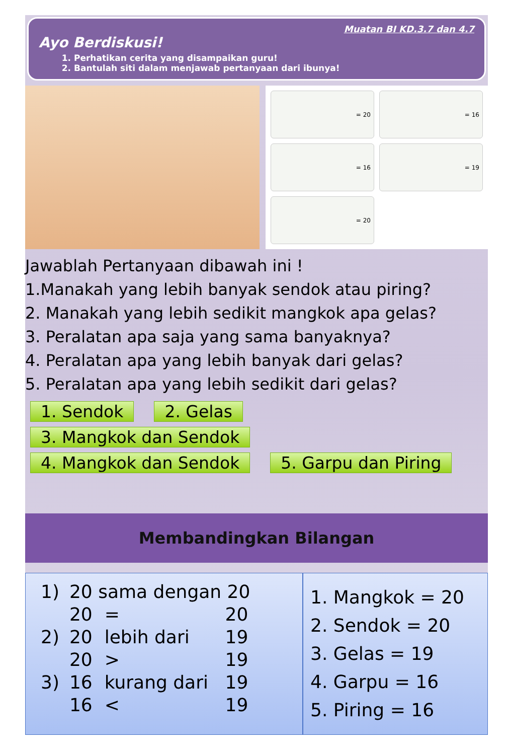Muatan BI KD.3.7 dan 4.7
Ayo Berdiskusi!
1. Perhatikan cerita yang disampaikan guru!
2. Bantulah siti dalam menjawab pertanyaan dari ibunya!
= 20
= 16
= 16
= 19
= 20
Jawablah Pertanyaan dibawah ini !
1.Manakah yang lebih banyak sendok atau piring?
2. Manakah yang lebih sedikit mangkok apa gelas?
3. Peralatan apa saja yang sama banyaknya?
4. Peralatan apa yang lebih banyak dari gelas?
5. Peralatan apa yang lebih sedikit dari gelas?
1. Sendok 2. Gelas 3. Mangkok dan Sendok 4. Mangkok dan Sendok 5. Garpu dan Piring
Membandingkan Bilangan
| 1) | 20 sama dengan 20 | | |
| | 20 | = | 20 |
| 2) | 20 | lebih dari | 19 |
| | 20 | > | 19 |
| 3) | 16 | kurang dari | 19 |
| | 16 | < | 19 |
1. Mangkok = 20
2. Sendok = 20
3. Gelas = 19
4. Garpu = 16
5. Piring = 16